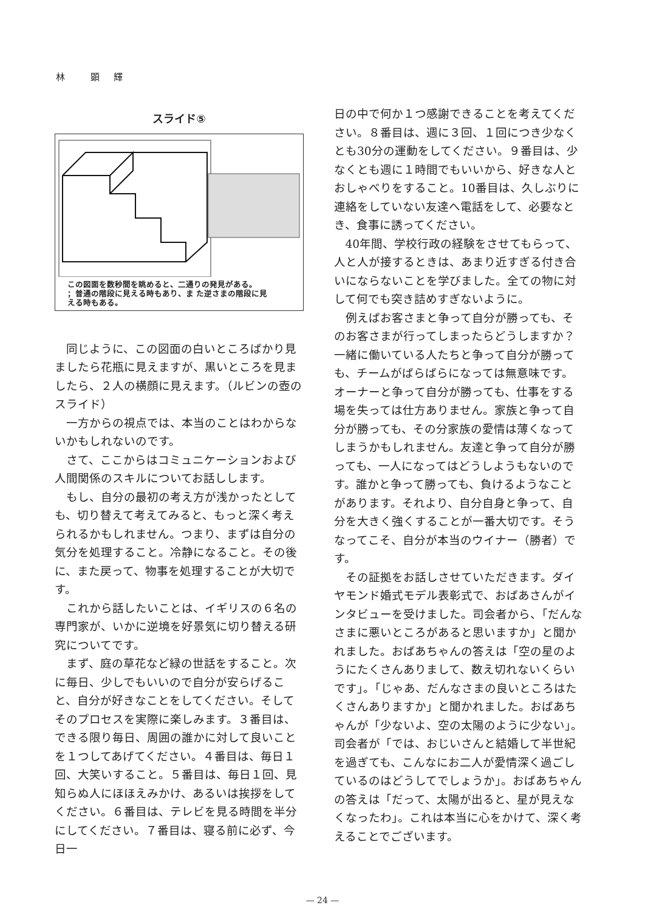林　　顕　輝
スライド⑤
この図面を数秒間を眺めると、二通りの発見がある。
；普通の階段に見える時もあり、ま た逆さまの階段に見
える時もある。
同じように、この図面の白いところばかり見ましたら花瓶に見えますが、黒いところを見ましたら、２人の横顔に見えます。（ルビンの壺のスライド）
一方からの視点では、本当のことはわからないかもしれないのです。
さて、ここからはコミュニケーションおよび人間関係のスキルについてお話しします。
もし、自分の最初の考え方が浅かったとしても、切り替えて考えてみると、もっと深く考えられるかもしれません。つまり、まずは自分の気分を処理すること。冷静になること。その後に、また戻って、物事を処理することが大切です。
これから話したいことは、イギリスの６名の専門家が、いかに逆境を好景気に切り替える研究についてです。
まず、庭の草花など緑の世話をすること。次に毎日、少しでもいいので自分が安らげること、自分が好きなことをしてください。そしてそのプロセスを実際に楽しみます。３番目は、できる限り毎日、周囲の誰かに対して良いことを１つしてあげてください。４番目は、毎日１回、大笑いすること。５番目は、毎日１回、見知らぬ人にほほえみかけ、あるいは挨拶をしてください。６番目は、テレビを見る時間を半分にしてください。７番目は、寝る前に必ず、今日一
日の中で何か１つ感謝できることを考えてください。８番目は、週に３回、１回につき少なくとも30分の運動をしてください。９番目は、少なくとも週に１時間でもいいから、好きな人とおしゃべりをすること。10番目は、久しぶりに連絡をしていない友達へ電話をして、必要なとき、食事に誘ってください。
40年間、学校行政の経験をさせてもらって、人と人が接するときは、あまり近すぎる付き合いにならないことを学びました。全ての物に対して何でも突き詰めすぎないように。
例えばお客さまと争って自分が勝っても、そのお客さまが行ってしまったらどうしますか？一緒に働いている人たちと争って自分が勝っても、チームがばらばらになっては無意味です。オーナーと争って自分が勝っても、仕事をする場を失っては仕方ありません。家族と争って自分が勝っても、その分家族の愛情は薄くなってしまうかもしれません。友達と争って自分が勝っても、一人になってはどうしようもないのです。誰かと争って勝っても、負けるようなことがあります。それより、自分自身と争って、自分を大きく強くすることが一番大切です。そうなってこそ、自分が本当のウイナー（勝者）です。
その証拠をお話しさせていただきます。ダイヤモンド婚式モデル表彰式で、おばあさんがインタビューを受けました。司会者から、「だんなさまに悪いところがあると思いますか」と聞かれました。おばあちゃんの答えは「空の星のようにたくさんありまして、数え切れないくらいです」。「じゃあ、だんなさまの良いところはたくさんありますか」と聞かれました。おばあちゃんが「少ないよ、空の太陽のように少ない」。司会者が「では、おじいさんと結婚して半世紀を過ぎても、こんなにお二人が愛情深く過ごしているのはどうしてでしょうか」。おばあちゃんの答えは「だって、太陽が出ると、星が見えなくなったわ」。これは本当に心をかけて、深く考えることでございます。
— 24 —